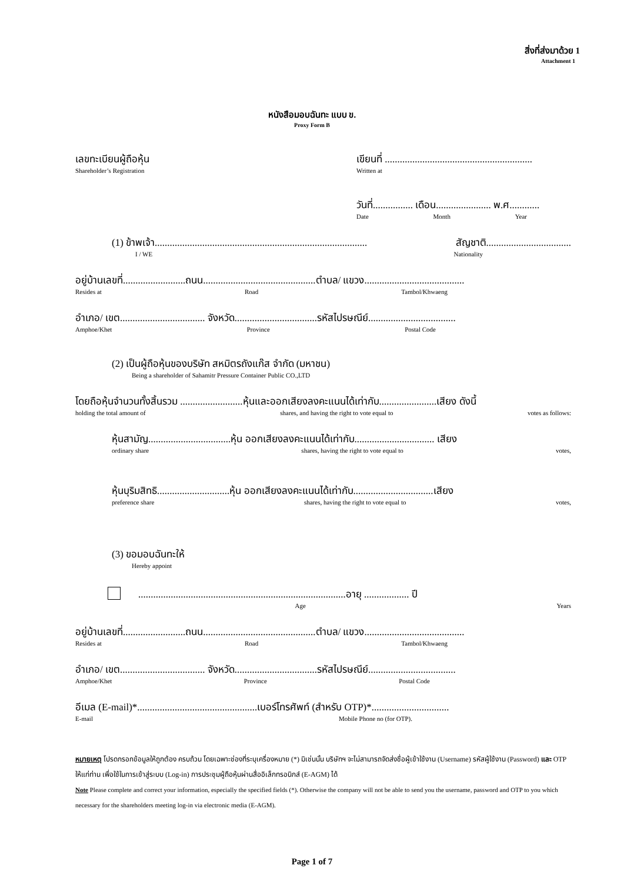สิ่งที่ส่งมาด้วย 1
Attachment 1
หนังสือมอบฉันทะ แบบ ข.
Proxy Form B
เลขทะเบียนผู้ถือหุ้น
Shareholder’s Registration
เขียนที่ ...........................................................
Written at
วันที่................ เดือน...................... พ.ศ............
Date Month Year
(1) ข้าพเจ้า..................................................................................... สัญชาติ..................................
I / WE Nationality
อยู่บ้านเลขที่.........................ถนน.............................................ตำบล/ แขวง........................................
Resides at Road Tambol/Khwaeng
อำเภอ/ เขต.................................. จังหวัด.................................รหัสไปรษณีย์...................................
Amphoe/Khet Province Postal Code
(2) เป็นผู้ถือหุ้นของบริษัท สหมิตรถังแก๊ส จำกัด (มหาชน)
Being a shareholder of Sahamitr Pressure Container Public CO.,LTD
โดยถือหุ้นจำนวนทั้งสิ้นรวม .........................หุ้นและออกเสียงลงคะแนนได้เท่ากับ.......................เสียง ดังนี้
holding the total amount of shares, and having the right to vote equal to votes as follows:
หุ้นสามัญ.................................หุ้น ออกเสียงลงคะแนนได้เท่ากับ................................ เสียง
ordinary share shares, having the right to vote equal to votes,
หุ้นบุริมสิทธิ.............................หุ้น ออกเสียงลงคะแนนได้เท่ากับ................................เสียง
preference share shares, having the right to vote equal to votes,
(3) ขอมอบฉันทะให้
Hereby appoint
...................................................................................อายุ .................. ปี
Age Years
อยู่บ้านเลขที่.........................ถนน.............................................ตำบล/ แขวง........................................
Resides at Road Tambol/Khwaeng
อำเภอ/ เขต.................................. จังหวัด.................................รหัสไปรษณีย์...................................
Amphoe/Khet Province Postal Code
อีเมล (E-mail)*................................................เบอร์โทรศัพท์ (สำหรับ OTP)*...............................
E-mail Mobile Phone no (for OTP).
หมายเหตุ โปรดกรอกข้อมูลให้ถูกต้อง ครบถ้วน โดยเฉพาะช่องที่ระบุเครื่องหมาย (*) มิเช่นนั้น บริษัทฯ จะไม่สามารถจัดส่งชื่อผู้เข้าใช้งาน (Username) รหัสผู้ใช้งาน (Password) และ OTP ให้แก่ท่าน เพื่อใช้ในการเข้าสู่ระบบ (Log-in) การประชุมผู้ถือหุ้นผ่านสื่ออิเล็กทรอนิกส์ (E-AGM) ได้
Note Please complete and correct your information, especially the specified fields (*). Otherwise the company will not be able to send you the username, password and OTP to you which necessary for the shareholders meeting log-in via electronic media (E-AGM).
Page 1 of 7